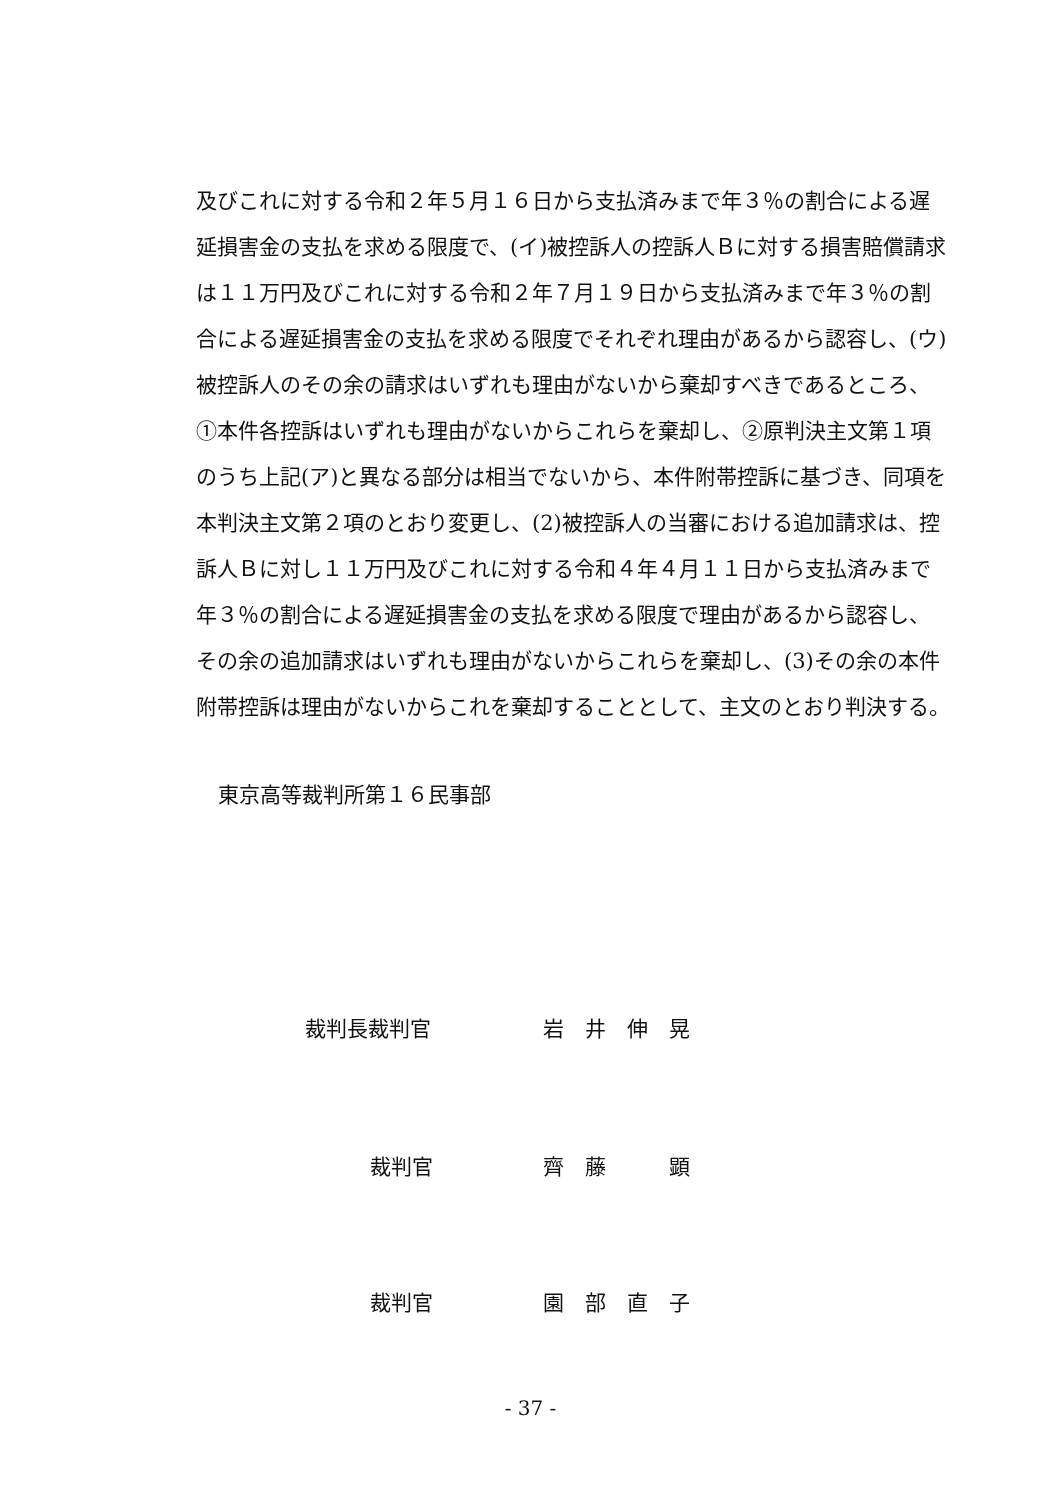及びこれに対する令和２年５月１６日から支払済みまで年３％の割合による遅
延損害金の支払を求める限度で、(イ)被控訴人の控訴人Ｂに対する損害賠償請求
は１１万円及びこれに対する令和２年７月１９日から支払済みまで年３％の割
合による遅延損害金の支払を求める限度でそれぞれ理由があるから認容し、(ウ)
被控訴人のその余の請求はいずれも理由がないから棄却すべきであるところ、
①本件各控訴はいずれも理由がないからこれらを棄却し、②原判決主文第１項
のうち上記(ア)と異なる部分は相当でないから、本件附帯控訴に基づき、同項を
本判決主文第２項のとおり変更し、(2)被控訴人の当審における追加請求は、控
訴人Ｂに対し１１万円及びこれに対する令和４年４月１１日から支払済みまで
年３％の割合による遅延損害金の支払を求める限度で理由があるから認容し、
その余の追加請求はいずれも理由がないからこれらを棄却し、(3)その余の本件
附帯控訴は理由がないからこれを棄却することとして、主文のとおり判決する。
東京高等裁判所第１６民事部
裁判長裁判官 岩　井　伸　晃
裁判官 齊　藤　　　顕
裁判官 園　部　直　子
- 37 -